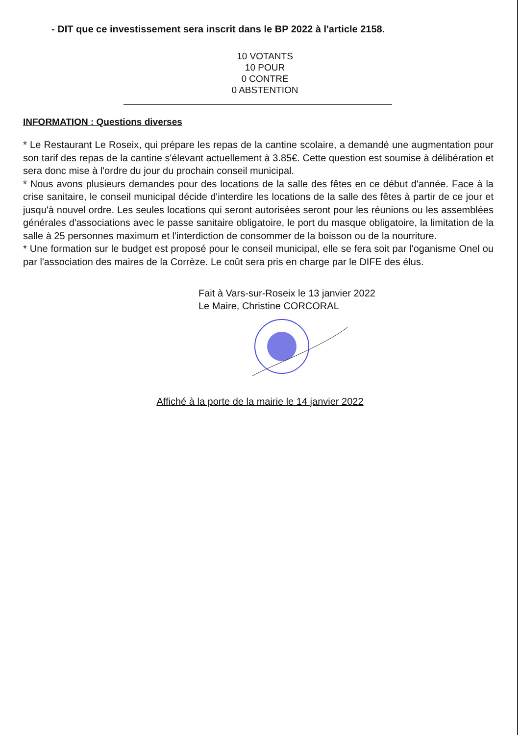- DIT que ce investissement sera inscrit dans le BP 2022 à l'article 2158.
10 VOTANTS
10 POUR
0 CONTRE
0 ABSTENTION
INFORMATION : Questions diverses
* Le Restaurant Le Roseix, qui prépare les repas de la cantine scolaire, a demandé une augmentation pour son tarif des repas de la cantine s'élevant actuellement à 3.85€. Cette question est soumise à délibération et sera donc mise à l'ordre du jour du prochain conseil municipal.
* Nous avons plusieurs demandes pour des locations de la salle des fêtes en ce début d'année. Face à la crise sanitaire, le conseil municipal décide d'interdire les locations de la salle des fêtes à partir de ce jour et jusqu'à nouvel ordre. Les seules locations qui seront autorisées seront pour les réunions ou les assemblées générales d'associations avec le passe sanitaire obligatoire, le port du masque obligatoire, la limitation de la salle à 25 personnes maximum et l'interdiction de consommer de la boisson ou de la nourriture.
* Une formation sur le budget est proposé pour le conseil municipal, elle se fera soit par l'oganisme Onel ou par l'association des maires de la Corrèze. Le coût sera pris en charge par le DIFE des élus.
Fait à Vars-sur-Roseix le 13 janvier 2022
Le Maire, Christine CORCORAL
Affiché à la porte de la mairie le 14 janvier 2022